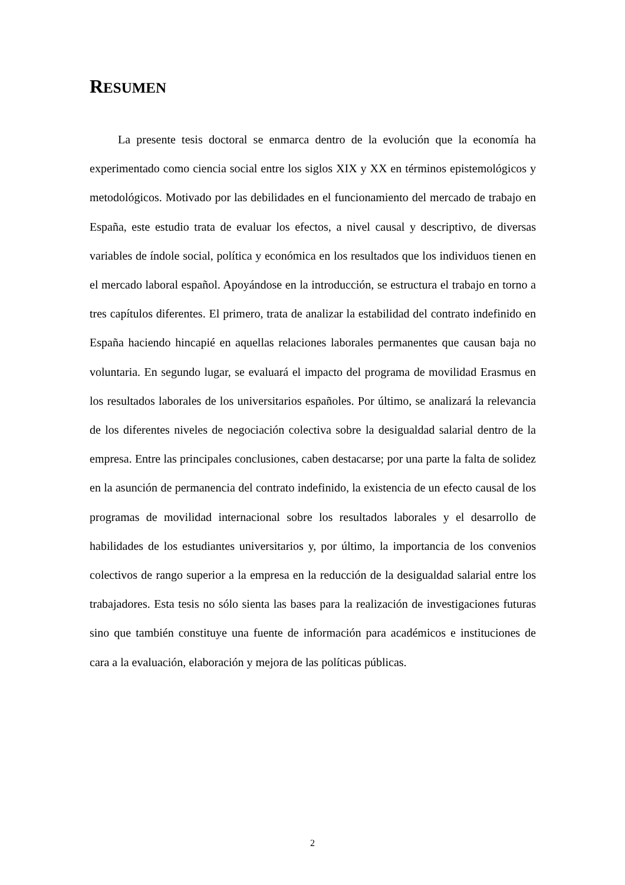RESUMEN
La presente tesis doctoral se enmarca dentro de la evolución que la economía ha experimentado como ciencia social entre los siglos XIX y XX en términos epistemológicos y metodológicos. Motivado por las debilidades en el funcionamiento del mercado de trabajo en España, este estudio trata de evaluar los efectos, a nivel causal y descriptivo, de diversas variables de índole social, política y económica en los resultados que los individuos tienen en el mercado laboral español. Apoyándose en la introducción, se estructura el trabajo en torno a tres capítulos diferentes. El primero, trata de analizar la estabilidad del contrato indefinido en España haciendo hincapié en aquellas relaciones laborales permanentes que causan baja no voluntaria. En segundo lugar, se evaluará el impacto del programa de movilidad Erasmus en los resultados laborales de los universitarios españoles. Por último, se analizará la relevancia de los diferentes niveles de negociación colectiva sobre la desigualdad salarial dentro de la empresa. Entre las principales conclusiones, caben destacarse; por una parte la falta de solidez en la asunción de permanencia del contrato indefinido, la existencia de un efecto causal de los programas de movilidad internacional sobre los resultados laborales y el desarrollo de habilidades de los estudiantes universitarios y, por último, la importancia de los convenios colectivos de rango superior a la empresa en la reducción de la desigualdad salarial entre los trabajadores. Esta tesis no sólo sienta las bases para la realización de investigaciones futuras sino que también constituye una fuente de información para académicos e instituciones de cara a la evaluación, elaboración y mejora de las políticas públicas.
2